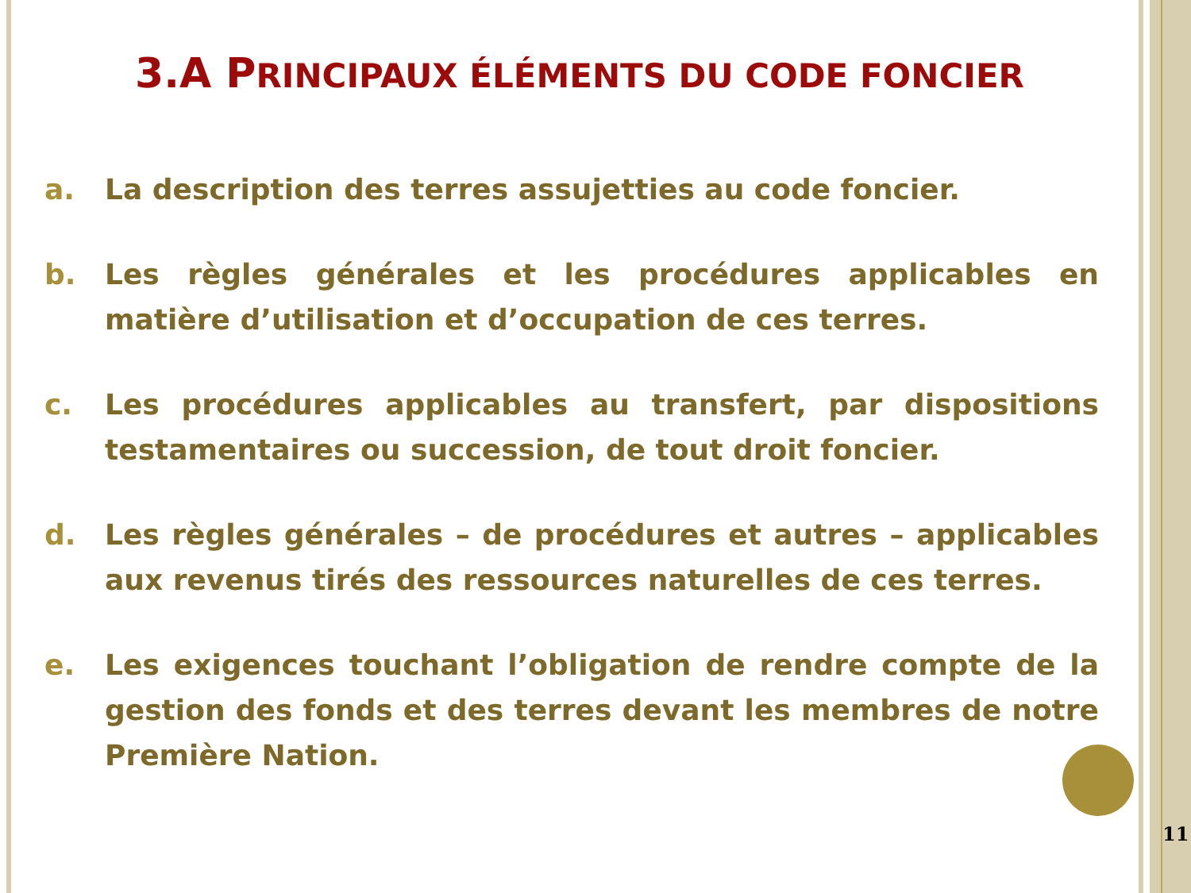3.A PRINCIPAUX ÉLÉMENTS DU CODE FONCIER
a. La description des terres assujetties au code foncier.
b. Les règles générales et les procédures applicables en matière d’utilisation et d’occupation de ces terres.
c. Les procédures applicables au transfert, par dispositions testamentaires ou succession, de tout droit foncier.
d. Les règles générales – de procédures et autres – applicables aux revenus tirés des ressources naturelles de ces terres.
e. Les exigences touchant l’obligation de rendre compte de la gestion des fonds et des terres devant les membres de notre Première Nation.
11